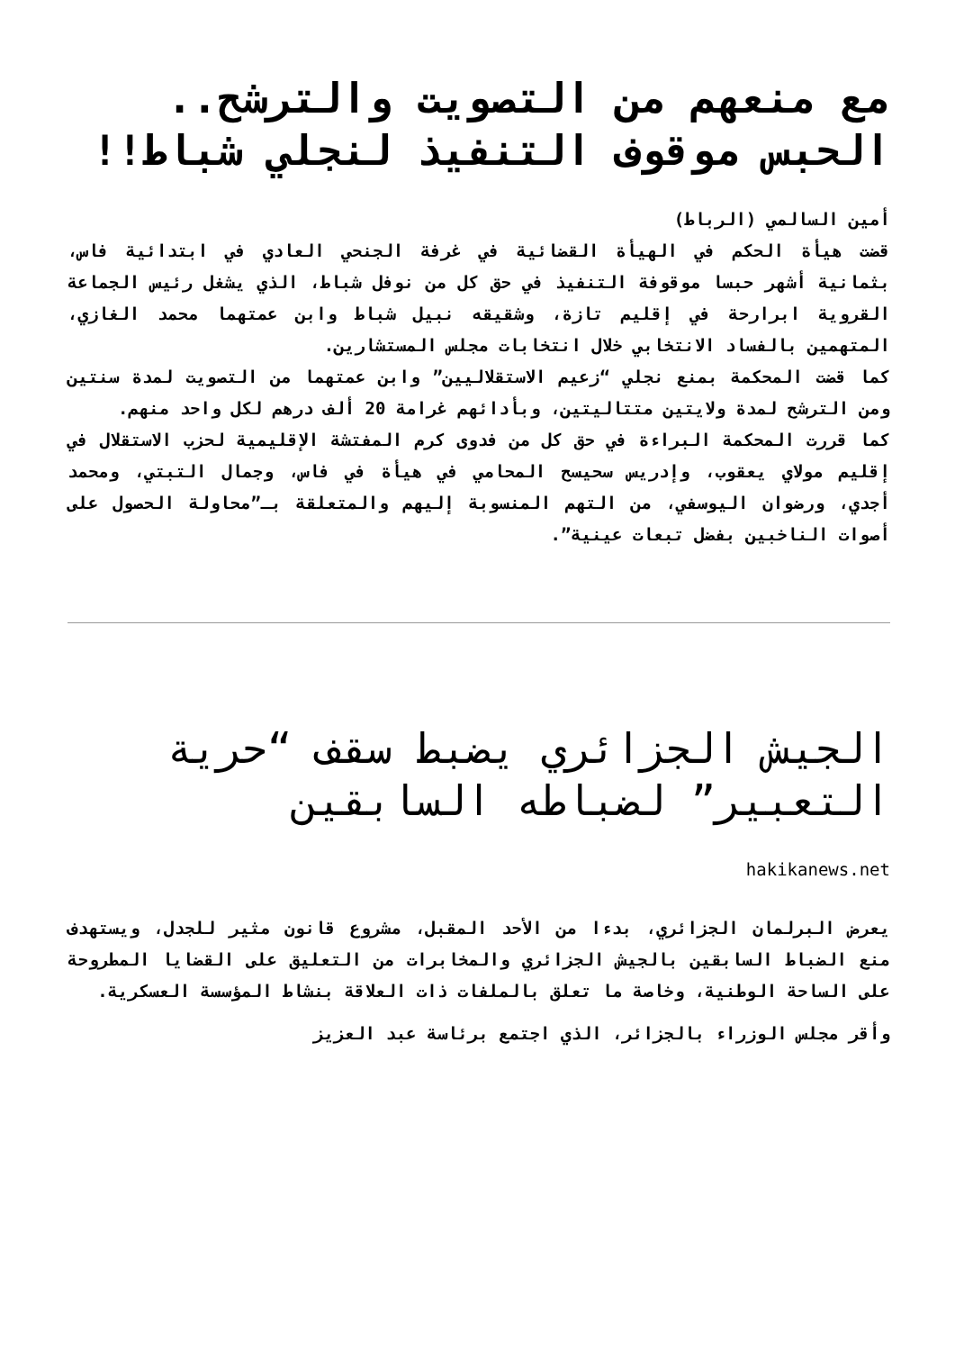مع منعهم من التصويت والترشح.. الحبس موقوف التنفيذ لنجلي شباط!!
أمين السالمي (الرباط)
قضت هيأة الحكم في الهيأة القضائية في غرفة الجنحي العادي في ابتدائية فاس، بثمانية أشهر حبسا موقوفة التنفيذ في حق كل من نوفل شباط، الذي يشغل رئيس الجماعة القروية ابرارحة في إقليم تازة، وشقيقه نبيل شباط وابن عمتهما محمد الغازي، المتهمين بالفساد الانتخابي خلال انتخابات مجلس المستشارين.
كما قضت المحكمة بمنع نجلي “زعيم الاستقلاليين” وابن عمتهما من التصويت لمدة سنتين ومن الترشح لمدة ولايتين متتاليتين، وبأدائهم غرامة 20 ألف درهم لكل واحد منهم.
كما قررت المحكمة البراءة في حق كل من فدوى كرم المفتشة الإقليمية لحزب الاستقلال في إقليم مولاي يعقوب، وإدريس سحيسح المحامي في هيأة في فاس، وجمال التبتي، ومحمد أجدي، ورضوان اليوسفي، من التهم المنسوبة إليهم والمتعلقة بـ”محاولة الحصول على أصوات الناخبين بفضل تبعات عينية”.
الجيش الجزائري يضبط سقف “حرية التعبير” لضباطه السابقين
hakikanews.net
يعرض البرلمان الجزائري، بدءا من الأحد المقبل، مشروع قانون مثير للجدل، ويستهدف منع الضباط السابقين بالجيش الجزائري والمخابرات من التعليق على القضايا المطروحة على الساحة الوطنية، وخاصة ما تعلق بالملفات ذات العلاقة بنشاط المؤسسة العسكرية.
وأقر مجلس الوزراء بالجزائر، الذي اجتمع برئاسة عبد العزيز